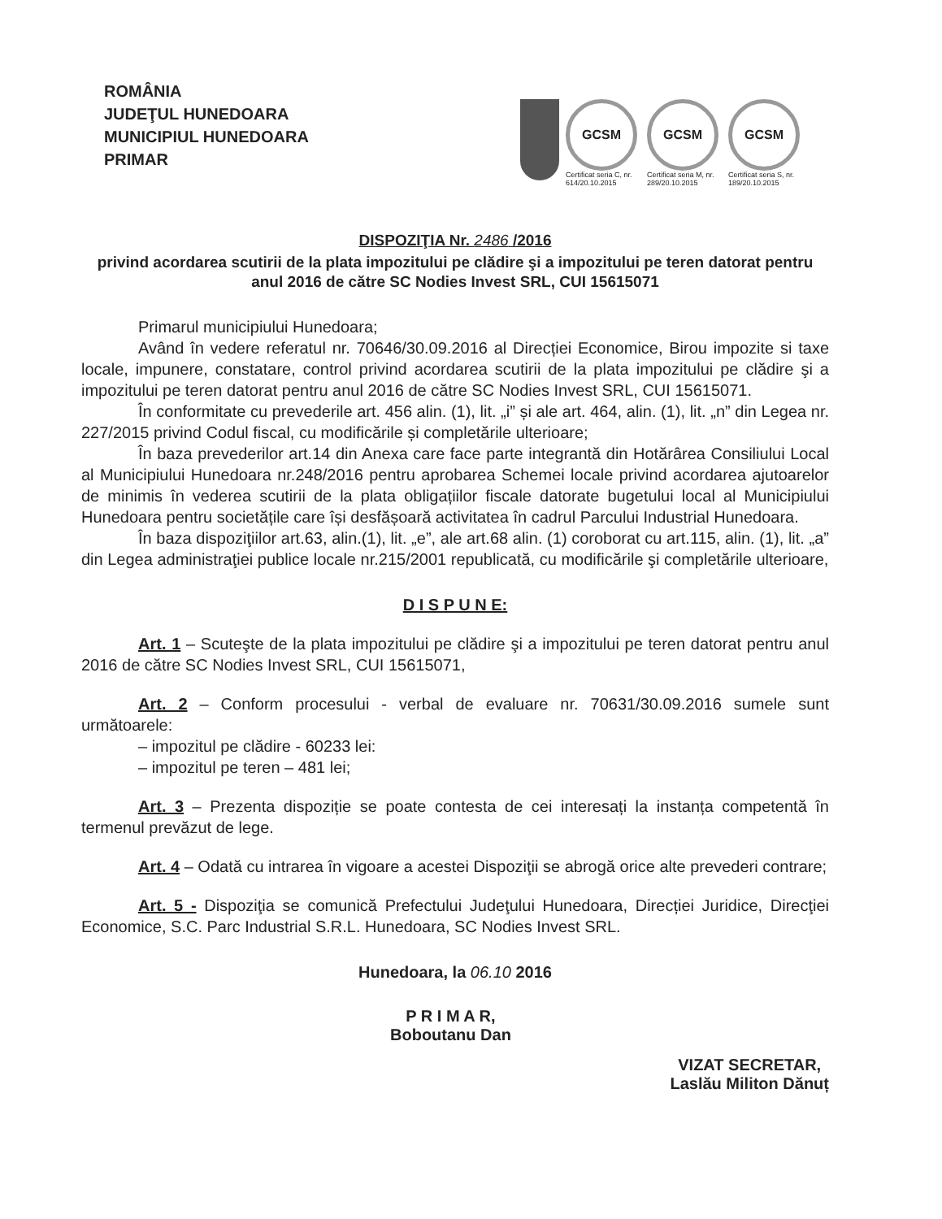ROMÂNIA
JUDEŢUL HUNEDOARA
MUNICIPIUL HUNEDOARA
PRIMAR
GCSM
Certificat seria C, nr. 614/20.10.2015
GCSM
Certificat seria M, nr. 289/20.10.2015
GCSM
Certificat seria S, nr. 189/20.10.2015
DISPOZIŢIA Nr. 2486 /2016
privind acordarea scutirii de la plata impozitului pe clădire şi a impozitului pe teren datorat pentru anul 2016 de către SC Nodies Invest SRL, CUI 15615071
Primarul municipiului Hunedoara;
Având în vedere referatul nr. 70646/30.09.2016 al Direcției Economice, Birou impozite si taxe locale, impunere, constatare, control privind acordarea scutirii de la plata impozitului pe clădire şi a impozitului pe teren datorat pentru anul 2016 de către SC Nodies Invest SRL, CUI 15615071.
În conformitate cu prevederile art. 456 alin. (1), lit. „i” și ale art. 464, alin. (1), lit. „n” din Legea nr. 227/2015 privind Codul fiscal, cu modificările și completările ulterioare;
În baza prevederilor art.14 din Anexa care face parte integrantă din Hotărârea Consiliului Local al Municipiului Hunedoara nr.248/2016 pentru aprobarea Schemei locale privind acordarea ajutoarelor de minimis în vederea scutirii de la plata obligațiilor fiscale datorate bugetului local al Municipiului Hunedoara pentru societățile care își desfășoară activitatea în cadrul Parcului Industrial Hunedoara.
În baza dispoziţiilor art.63, alin.(1), lit. „e”, ale art.68 alin. (1) coroborat cu art.115, alin. (1), lit. „a” din Legea administraţiei publice locale nr.215/2001 republicată, cu modificările şi completările ulterioare,
D I S P U N E:
Art. 1 – Scuteşte de la plata impozitului pe clădire şi a impozitului pe teren datorat pentru anul 2016 de către SC Nodies Invest SRL, CUI 15615071,
Art. 2 – Conform procesului - verbal de evaluare nr. 70631/30.09.2016 sumele sunt următoarele:
– impozitul pe clădire - 60233 lei:
– impozitul pe teren – 481 lei;
Art. 3 – Prezenta dispoziție se poate contesta de cei interesați la instanța competentă în termenul prevăzut de lege.
Art. 4 – Odată cu intrarea în vigoare a acestei Dispoziţii se abrogă orice alte prevederi contrare;
Art. 5 - Dispoziţia se comunică Prefectului Judeţului Hunedoara, Direcției Juridice, Direcţiei Economice, S.C. Parc Industrial S.R.L. Hunedoara, SC Nodies Invest SRL.
Hunedoara, la 06.10 2016
P R I M A R,
Boboutanu Dan
VIZAT SECRETAR,
Laslău Militon Dănuț